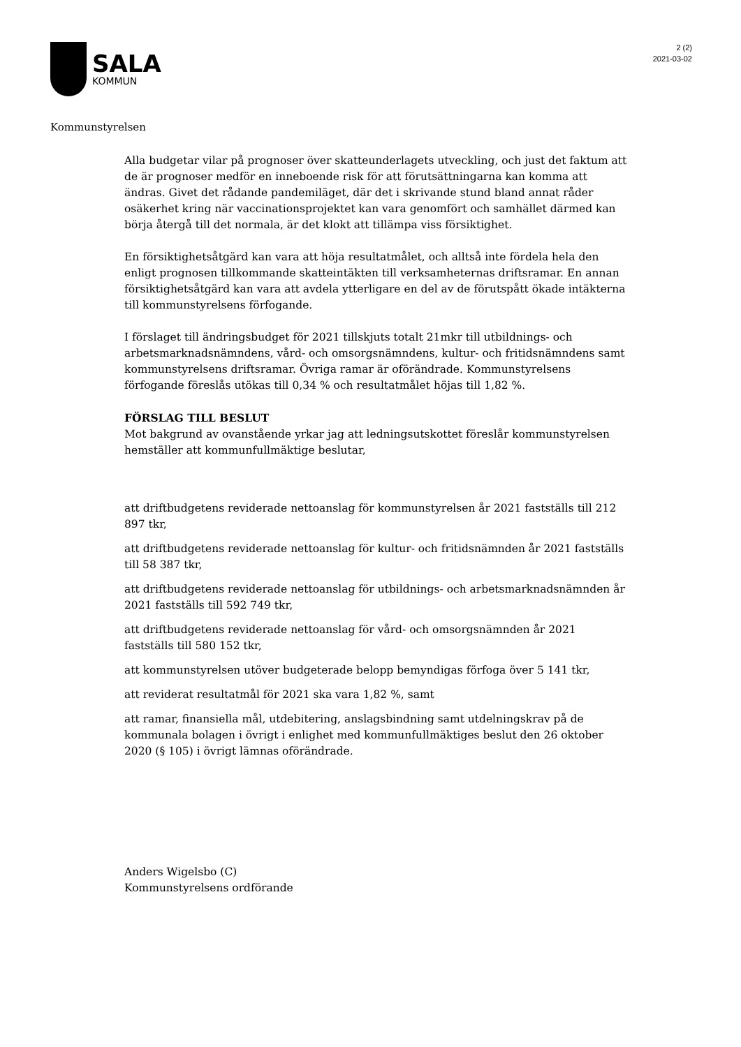SALA
KOMMUN
2 (2)
2021-03-02
Kommunstyrelsen
Alla budgetar vilar på prognoser över skatteunderlagets utveckling, och just det faktum att de är prognoser medför en inneboende risk för att förutsättningarna kan komma att ändras. Givet det rådande pandemiläget, där det i skrivande stund bland annat råder osäkerhet kring när vaccinationsprojektet kan vara genomfört och samhället därmed kan börja återgå till det normala, är det klokt att tillämpa viss försiktighet.
En försiktighetsåtgärd kan vara att höja resultatmålet, och alltså inte fördela hela den enligt prognosen tillkommande skatteintäkten till verksamheternas driftsramar. En annan försiktighetsåtgärd kan vara att avdela ytterligare en del av de förutspått ökade intäkterna till kommunstyrelsens förfogande.
I förslaget till ändringsbudget för 2021 tillskjuts totalt 21mkr till utbildnings- och arbetsmarknadsnämndens, vård- och omsorgsnämndens, kultur- och fritidsnämndens samt kommunstyrelsens driftsramar. Övriga ramar är oförändrade. Kommunstyrelsens förfogande föreslås utökas till 0,34 % och resultatmålet höjas till 1,82 %.
FÖRSLAG TILL BESLUT
Mot bakgrund av ovanstående yrkar jag att ledningsutskottet föreslår kommunstyrelsen hemställer att kommunfullmäktige beslutar,
att driftbudgetens reviderade nettoanslag för kommunstyrelsen år 2021 fastställs till 212 897 tkr,
att driftbudgetens reviderade nettoanslag för kultur- och fritidsnämnden år 2021 fastställs till 58 387 tkr,
att driftbudgetens reviderade nettoanslag för utbildnings- och arbetsmarknadsnämnden år 2021 fastställs till 592 749 tkr,
att driftbudgetens reviderade nettoanslag för vård- och omsorgsnämnden år 2021 fastställs till 580 152 tkr,
att kommunstyrelsen utöver budgeterade belopp bemyndigas förfoga över 5 141 tkr,
att reviderat resultatmål för 2021 ska vara 1,82 %, samt
att ramar, finansiella mål, utdebitering, anslagsbindning samt utdelningskrav på de kommunala bolagen i övrigt i enlighet med kommunfullmäktiges beslut den 26 oktober 2020 (§ 105) i övrigt lämnas oförändrade.
Anders Wigelsbo (C)
Kommunstyrelsens ordförande